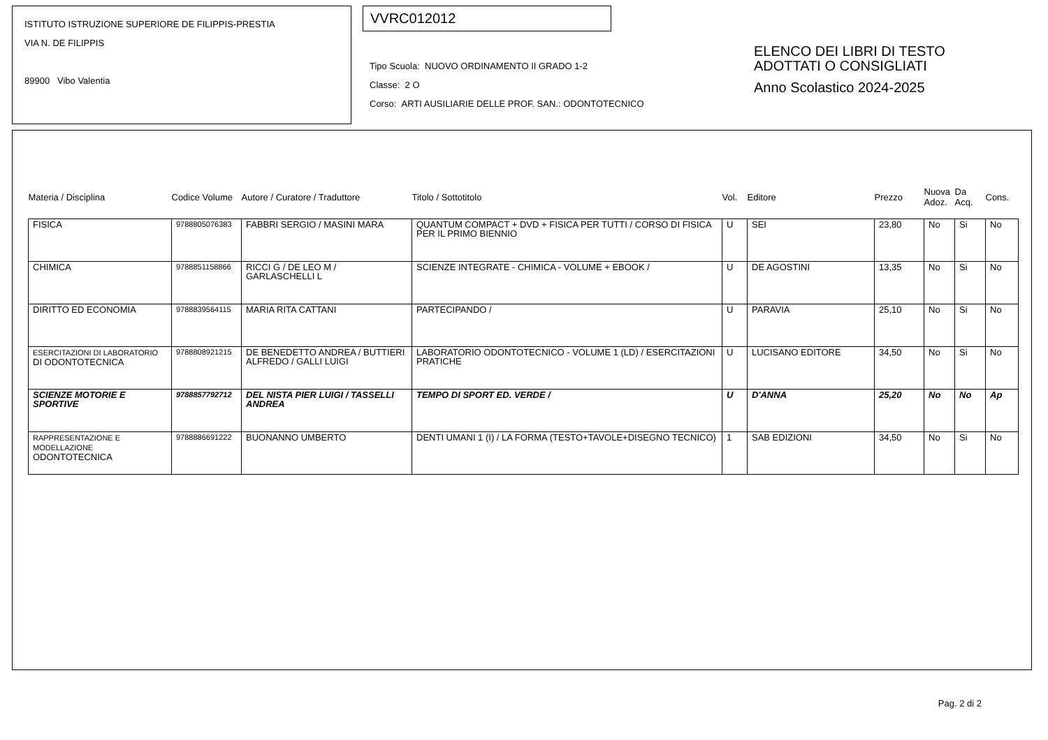ISTITUTO ISTRUZIONE SUPERIORE DE FILIPPIS-PRESTIA
VIA N. DE FILIPPIS
89900 Vibo Valentia
VVRC012012
Tipo Scuola: NUOVO ORDINAMENTO II GRADO 1-2
Classe: 2 O
Corso: ARTI AUSILIARIE DELLE PROF. SAN.: ODONTOTECNICO
ELENCO DEI LIBRI DI TESTO
ADOTTATI O CONSIGLIATI
Anno Scolastico 2024-2025
| Materia / Disciplina | Codice Volume | Autore / Curatore / Traduttore | Titolo / Sottotitolo | Vol. | Editore | Prezzo | Nuova Adoz. | Da Acq. | Cons. |
| --- | --- | --- | --- | --- | --- | --- | --- | --- | --- |
| FISICA | 9788805076383 | FABBRI SERGIO / MASINI MARA | QUANTUM COMPACT + DVD + FISICA PER TUTTI / CORSO DI FISICA PER IL PRIMO BIENNIO | U | SEI | 23,80 | No | Si | No |
| CHIMICA | 9788851158866 | RICCI G / DE LEO M / GARLASCHELLI L | SCIENZE INTEGRATE - CHIMICA - VOLUME + EBOOK / | U | DE AGOSTINI | 13,35 | No | Si | No |
| DIRITTO ED ECONOMIA | 9788839564115 | MARIA RITA CATTANI | PARTECIPANDO / | U | PARAVIA | 25,10 | No | Si | No |
| ESERCITAZIONI DI LABORATORIO DI ODONTOTECNICA | 9788808921215 | DE BENEDETTO ANDREA / BUTTIERI ALFREDO / GALLI LUIGI | LABORATORIO ODONTOTECNICO - VOLUME 1 (LD) / ESERCITAZIONI PRATICHE | U | LUCISANO EDITORE | 34,50 | No | Si | No |
| SCIENZE MOTORIE E SPORTIVE | 9788857792712 | DEL NISTA PIER LUIGI / TASSELLI ANDREA | TEMPO DI SPORT ED. VERDE / | U | D'ANNA | 25,20 | No | No | Ap |
| RAPPRESENTAZIONE E MODELLAZIONE ODONTOTECNICA | 9788886691222 | BUONANNO UMBERTO | DENTI UMANI 1 (I) / LA FORMA (TESTO+TAVOLE+DISEGNO TECNICO) | 1 | SAB EDIZIONI | 34,50 | No | Si | No |
Pag. 2 di 2